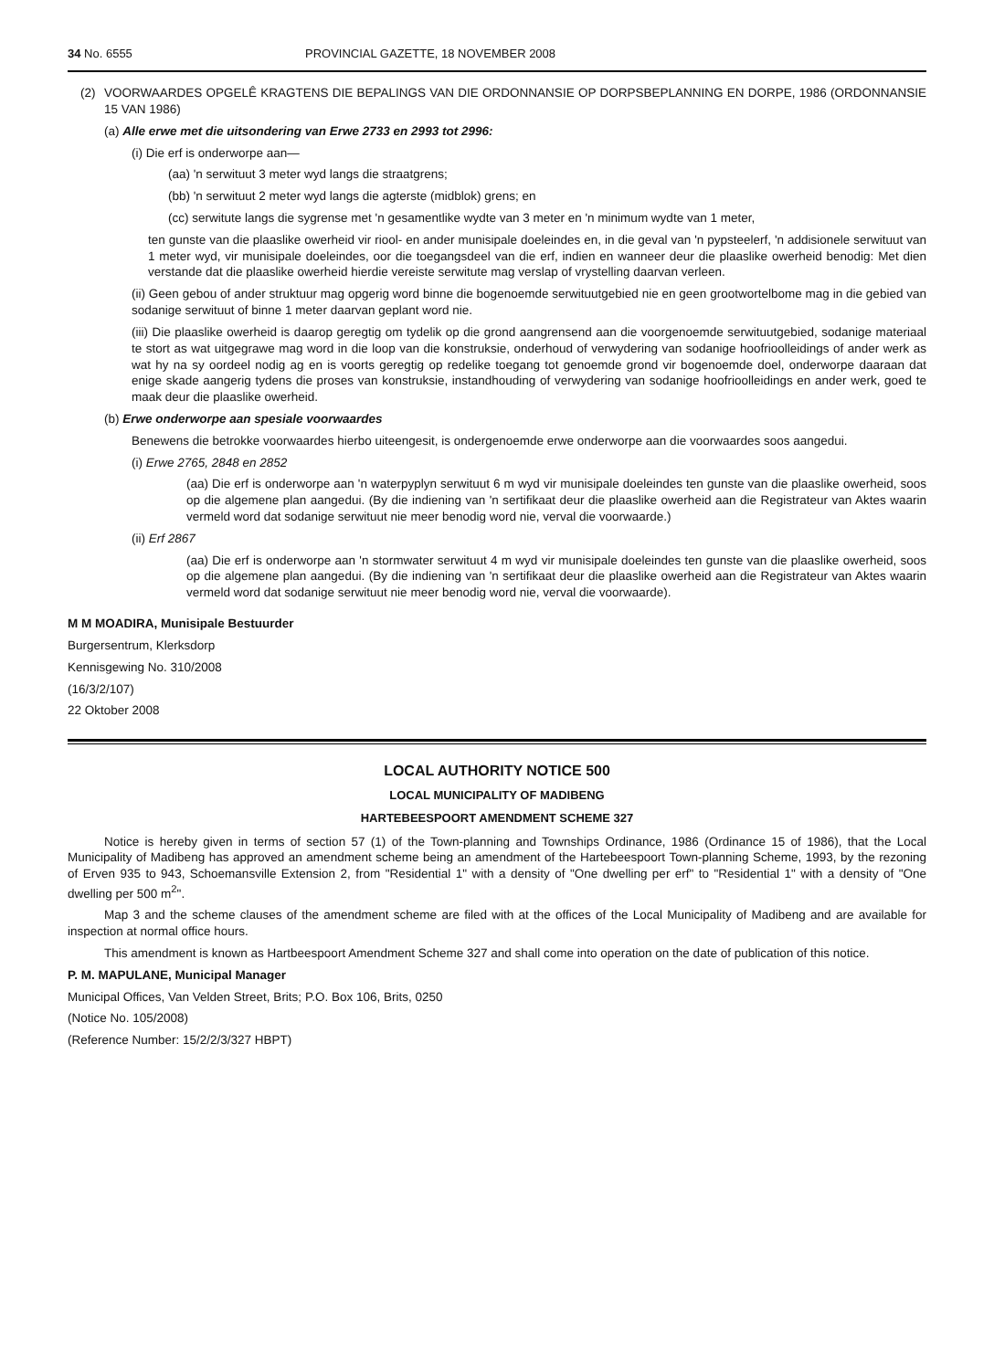34 No. 6555 PROVINCIAL GAZETTE, 18 NOVEMBER 2008
(2) VOORWAARDES OPGELÊ KRAGTENS DIE BEPALINGS VAN DIE ORDONNANSIE OP DORPSBEPLANNING EN DORPE, 1986 (ORDONNANSIE 15 VAN 1986)
(a) Alle erwe met die uitsondering van Erwe 2733 en 2993 tot 2996:
(i) Die erf is onderworpe aan—
(aa) 'n serwituut 3 meter wyd langs die straatgrens;
(bb) 'n serwituut 2 meter wyd langs die agterste (midblok) grens; en
(cc) serwitute langs die sygrense met 'n gesamentlike wydte van 3 meter en 'n minimum wydte van 1 meter,
ten gunste van die plaaslike owerheid vir riool- en ander munisipale doeleindes en, in die geval van 'n pypsteelerf, 'n addisionele serwituut van 1 meter wyd, vir munisipale doeleindes, oor die toegangsdeel van die erf, indien en wanneer deur die plaaslike owerheid benodig: Met dien verstande dat die plaaslike owerheid hierdie vereiste serwitute mag verslap of vrystelling daarvan verleen.
(ii) Geen gebou of ander struktuur mag opgerig word binne die bogenoemde serwituutgebied nie en geen grootwortelbome mag in die gebied van sodanige serwituut of binne 1 meter daarvan geplant word nie.
(iii) Die plaaslike owerheid is daarop geregtig om tydelik op die grond aangrensend aan die voorgenoemde serwituutgebied, sodanige materiaal te stort as wat uitgegrawe mag word in die loop van die konstruksie, onderhoud of verwydering van sodanige hoofrioolleidings of ander werk as wat hy na sy oordeel nodig ag en is voorts geregtig op redelike toegang tot genoemde grond vir bogenoemde doel, onderworpe daaraan dat enige skade aangerig tydens die proses van konstruksie, instandhouding of verwydering van sodanige hoofrioolleidings en ander werk, goed te maak deur die plaaslike owerheid.
(b) Erwe onderworpe aan spesiale voorwaardes
Benewens die betrokke voorwaardes hierbo uiteengesit, is ondergenoemde erwe onderworpe aan die voorwaardes soos aangedui.
(i) Erwe 2765, 2848 en 2852
(aa) Die erf is onderworpe aan 'n waterpyplyn serwituut 6 m wyd vir munisipale doeleindes ten gunste van die plaaslike owerheid, soos op die algemene plan aangedui. (By die indiening van 'n sertifikaat deur die plaaslike owerheid aan die Registrateur van Aktes waarin vermeld word dat sodanige serwituut nie meer benodig word nie, verval die voorwaarde.)
(ii) Erf 2867
(aa) Die erf is onderworpe aan 'n stormwater serwituut 4 m wyd vir munisipale doeleindes ten gunste van die plaaslike owerheid, soos op die algemene plan aangedui. (By die indiening van 'n sertifikaat deur die plaaslike owerheid aan die Registrateur van Aktes waarin vermeld word dat sodanige serwituut nie meer benodig word nie, verval die voorwaarde).
M M MOADIRA, Munisipale Bestuurder
Burgersentrum, Klerksdorp
Kennisgewing No. 310/2008
(16/3/2/107)
22 Oktober 2008
LOCAL AUTHORITY NOTICE 500
LOCAL MUNICIPALITY OF MADIBENG
HARTEBEESPOORT AMENDMENT SCHEME 327
Notice is hereby given in terms of section 57 (1) of the Town-planning and Townships Ordinance, 1986 (Ordinance 15 of 1986), that the Local Municipality of Madibeng has approved an amendment scheme being an amendment of the Hartebeespoort Town-planning Scheme, 1993, by the rezoning of Erven 935 to 943, Schoemansville Extension 2, from "Residential 1" with a density of "One dwelling per erf" to "Residential 1" with a density of "One dwelling per 500 m<sup>2</sup>".
Map 3 and the scheme clauses of the amendment scheme are filed with at the offices of the Local Municipality of Madibeng and are available for inspection at normal office hours.
This amendment is known as Hartbeespoort Amendment Scheme 327 and shall come into operation on the date of publication of this notice.
P. M. MAPULANE, Municipal Manager
Municipal Offices, Van Velden Street, Brits; P.O. Box 106, Brits, 0250
(Notice No. 105/2008)
(Reference Number: 15/2/2/3/327 HBPT)